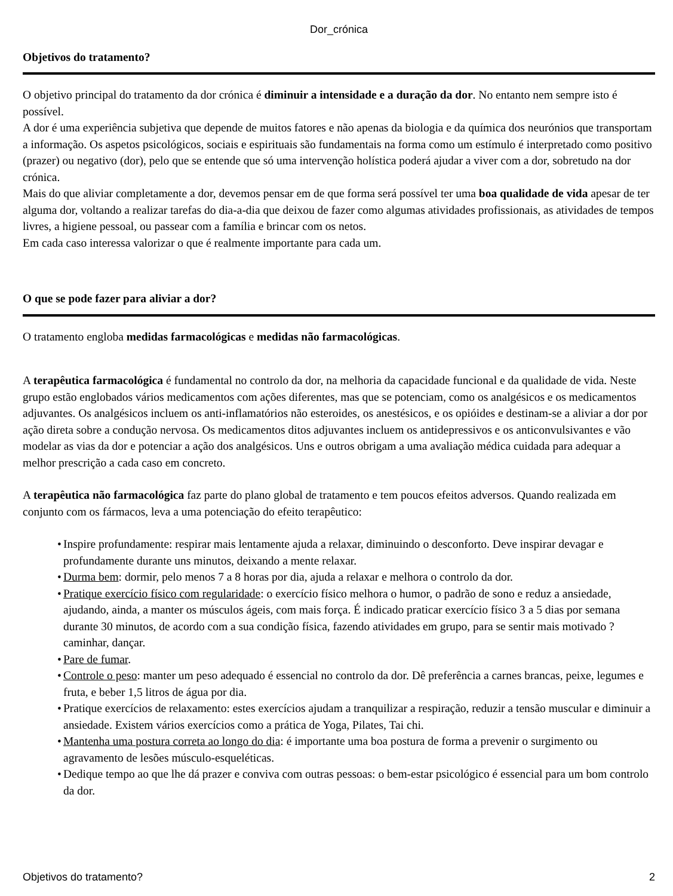Dor_crónica
Objetivos do tratamento?
O objetivo principal do tratamento da dor crónica é diminuir a intensidade e a duração da dor. No entanto nem sempre isto é possível.
A dor é uma experiência subjetiva que depende de muitos fatores e não apenas da biologia e da química dos neurónios que transportam a informação. Os aspetos psicológicos, sociais e espirituais são fundamentais na forma como um estímulo é interpretado como positivo (prazer) ou negativo (dor), pelo que se entende que só uma intervenção holística poderá ajudar a viver com a dor, sobretudo na dor crónica.
Mais do que aliviar completamente a dor, devemos pensar em de que forma será possível ter uma boa qualidade de vida apesar de ter alguma dor, voltando a realizar tarefas do dia-a-dia que deixou de fazer como algumas atividades profissionais, as atividades de tempos livres, a higiene pessoal, ou passear com a família e brincar com os netos.
Em cada caso interessa valorizar o que é realmente importante para cada um.
O que se pode fazer para aliviar a dor?
O tratamento engloba medidas farmacológicas e medidas não farmacológicas.
A terapêutica farmacológica é fundamental no controlo da dor, na melhoria da capacidade funcional e da qualidade de vida. Neste grupo estão englobados vários medicamentos com ações diferentes, mas que se potenciam, como os analgésicos e os medicamentos adjuvantes. Os analgésicos incluem os anti-inflamatórios não esteroides, os anestésicos, e os opióides e destinam-se a aliviar a dor por ação direta sobre a condução nervosa. Os medicamentos ditos adjuvantes incluem os antidepressivos e os anticonvulsivantes e vão modelar as vias da dor e potenciar a ação dos analgésicos. Uns e outros obrigam a uma avaliação médica cuidada para adequar a melhor prescrição a cada caso em concreto.
A terapêutica não farmacológica faz parte do plano global de tratamento e tem poucos efeitos adversos. Quando realizada em conjunto com os fármacos, leva a uma potenciação do efeito terapêutico:
• Inspire profundamente: respirar mais lentamente ajuda a relaxar, diminuindo o desconforto. Deve inspirar devagar e profundamente durante uns minutos, deixando a mente relaxar.
• Durma bem: dormir, pelo menos 7 a 8 horas por dia, ajuda a relaxar e melhora o controlo da dor.
• Pratique exercício físico com regularidade: o exercício físico melhora o humor, o padrão de sono e reduz a ansiedade, ajudando, ainda, a manter os músculos ágeis, com mais força. É indicado praticar exercício físico 3 a 5 dias por semana durante 30 minutos, de acordo com a sua condição física, fazendo atividades em grupo, para se sentir mais motivado ? caminhar, dançar.
• Pare de fumar.
• Controle o peso: manter um peso adequado é essencial no controlo da dor. Dê preferência a carnes brancas, peixe, legumes e fruta, e beber 1,5 litros de água por dia.
• Pratique exercícios de relaxamento: estes exercícios ajudam a tranquilizar a respiração, reduzir a tensão muscular e diminuir a ansiedade. Existem vários exercícios como a prática de Yoga, Pilates, Tai chi.
• Mantenha uma postura correta ao longo do dia: é importante uma boa postura de forma a prevenir o surgimento ou agravamento de lesões músculo-esqueléticas.
• Dedique tempo ao que lhe dá prazer e conviva com outras pessoas: o bem-estar psicológico é essencial para um bom controlo da dor.
Objetivos do tratamento? 2